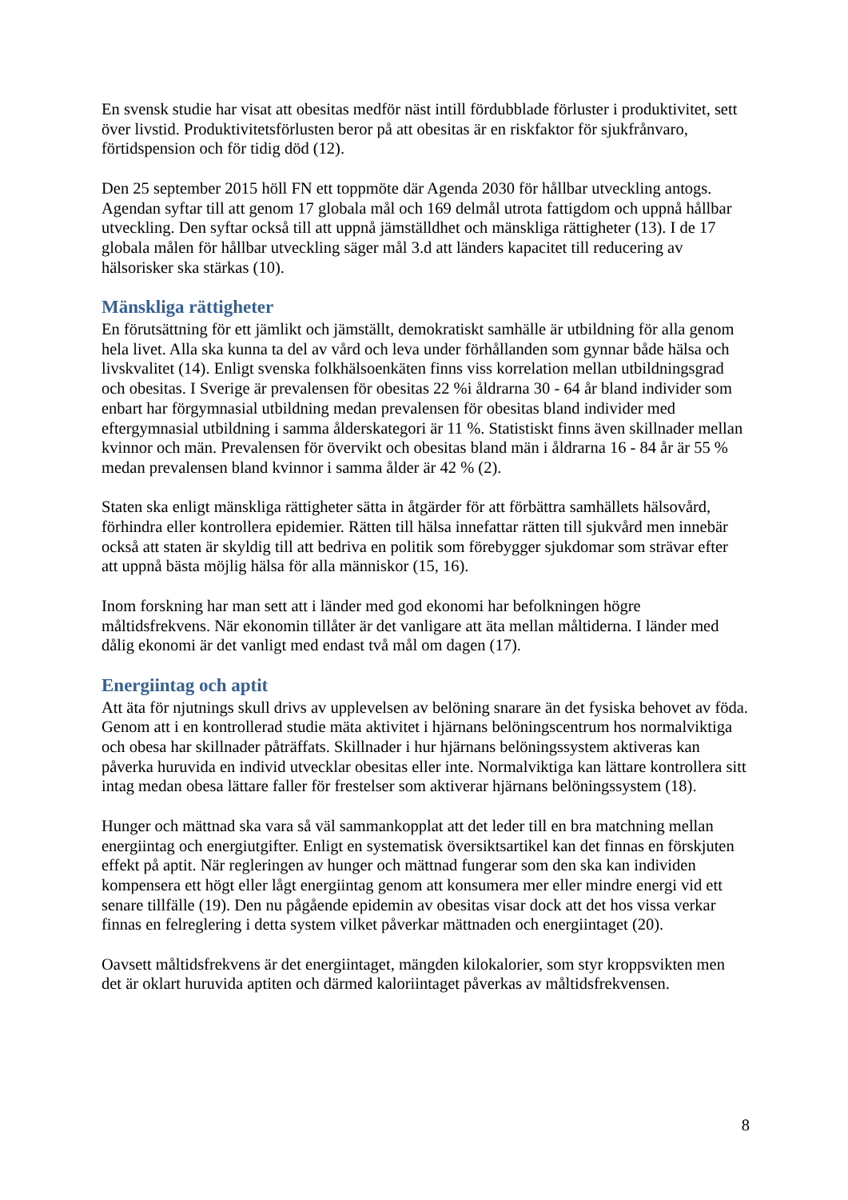En svensk studie har visat att obesitas medför näst intill fördubblade förluster i produktivitet, sett över livstid. Produktivitetsförlusten beror på att obesitas är en riskfaktor för sjukfrånvaro, förtidspension och för tidig död (12).
Den 25 september 2015 höll FN ett toppmöte där Agenda 2030 för hållbar utveckling antogs. Agendan syftar till att genom 17 globala mål och 169 delmål utrota fattigdom och uppnå hållbar utveckling. Den syftar också till att uppnå jämställdhet och mänskliga rättigheter (13). I de 17 globala målen för hållbar utveckling säger mål 3.d att länders kapacitet till reducering av hälsorisker ska stärkas (10).
Mänskliga rättigheter
En förutsättning för ett jämlikt och jämställt, demokratiskt samhälle är utbildning för alla genom hela livet. Alla ska kunna ta del av vård och leva under förhållanden som gynnar både hälsa och livskvalitet (14). Enligt svenska folkhälsoenkäten finns viss korrelation mellan utbildningsgrad och obesitas. I Sverige är prevalensen för obesitas 22 %i åldrarna 30 - 64 år bland individer som enbart har förgymnasial utbildning medan prevalensen för obesitas bland individer med eftergymnasial utbildning i samma ålderskategori är 11 %. Statistiskt finns även skillnader mellan kvinnor och män. Prevalensen för övervikt och obesitas bland män i åldrarna 16 - 84 år är 55 % medan prevalensen bland kvinnor i samma ålder är 42 % (2).
Staten ska enligt mänskliga rättigheter sätta in åtgärder för att förbättra samhällets hälsovård, förhindra eller kontrollera epidemier. Rätten till hälsa innefattar rätten till sjukvård men innebär också att staten är skyldig till att bedriva en politik som förebygger sjukdomar som strävar efter att uppnå bästa möjlig hälsa för alla människor (15, 16).
Inom forskning har man sett att i länder med god ekonomi har befolkningen högre måltidsfrekvens. När ekonomin tillåter är det vanligare att äta mellan måltiderna. I länder med dålig ekonomi är det vanligt med endast två mål om dagen (17).
Energiintag och aptit
Att äta för njutnings skull drivs av upplevelsen av belöning snarare än det fysiska behovet av föda. Genom att i en kontrollerad studie mäta aktivitet i hjärnans belöningscentrum hos normalviktiga och obesa har skillnader påträffats. Skillnader i hur hjärnans belöningssystem aktiveras kan påverka huruvida en individ utvecklar obesitas eller inte. Normalviktiga kan lättare kontrollera sitt intag medan obesa lättare faller för frestelser som aktiverar hjärnans belöningssystem (18).
Hunger och mättnad ska vara så väl sammankopplat att det leder till en bra matchning mellan energiintag och energiutgifter. Enligt en systematisk översiktsartikel kan det finnas en förskjuten effekt på aptit. När regleringen av hunger och mättnad fungerar som den ska kan individen kompensera ett högt eller lågt energiintag genom att konsumera mer eller mindre energi vid ett senare tillfälle (19). Den nu pågående epidemin av obesitas visar dock att det hos vissa verkar finnas en felreglering i detta system vilket påverkar mättnaden och energiintaget (20).
Oavsett måltidsfrekvens är det energiintaget, mängden kilokalorier, som styr kroppsvikten men det är oklart huruvida aptiten och därmed kaloriintaget påverkas av måltidsfrekvensen.
8